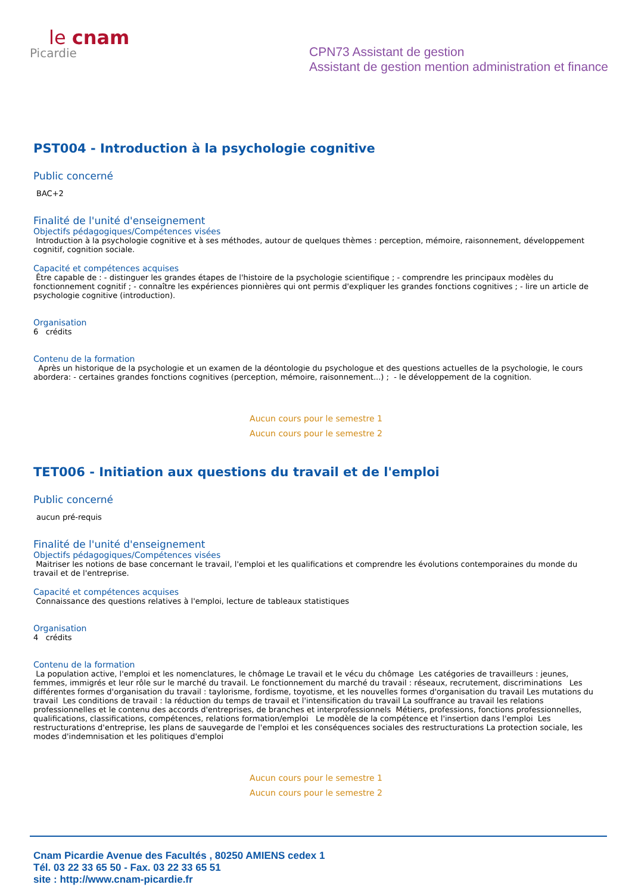le cnam
Picardie
CPN73 Assistant de gestion
Assistant de gestion mention administration et finance
PST004 - Introduction à la psychologie cognitive
Public concerné
BAC+2
Finalité de l'unité d'enseignement
Objectifs pédagogiques/Compétences visées
Introduction à la psychologie cognitive et à ses méthodes, autour de quelques thèmes : perception, mémoire, raisonnement, développement cognitif, cognition sociale.
Capacité et compétences acquises
Être capable de : - distinguer les grandes étapes de l'histoire de la psychologie scientifique ; - comprendre les principaux modèles du fonctionnement cognitif ; - connaître les expériences pionnières qui ont permis d'expliquer les grandes fonctions cognitives ; - lire un article de psychologie cognitive (introduction).
Organisation
6 crédits
Contenu de la formation
Après un historique de la psychologie et un examen de la déontologie du psychologue et des questions actuelles de la psychologie, le cours abordera: - certaines grandes fonctions cognitives (perception, mémoire, raisonnement...) ; - le développement de la cognition.
Aucun cours pour le semestre 1
Aucun cours pour le semestre 2
TET006 - Initiation aux questions du travail et de l'emploi
Public concerné
aucun pré-requis
Finalité de l'unité d'enseignement
Objectifs pédagogiques/Compétences visées
Maitriser les notions de base concernant le travail, l'emploi et les qualifications et comprendre les évolutions contemporaines du monde du travail et de l'entreprise.
Capacité et compétences acquises
Connaissance des questions relatives à l'emploi, lecture de tableaux statistiques
Organisation
4 crédits
Contenu de la formation
La population active, l'emploi et les nomenclatures, le chômage Le travail et le vécu du chômage Les catégories de travailleurs : jeunes, femmes, immigrés et leur rôle sur le marché du travail. Le fonctionnement du marché du travail : réseaux, recrutement, discriminations Les différentes formes d'organisation du travail : taylorisme, fordisme, toyotisme, et les nouvelles formes d'organisation du travail Les mutations du travail Les conditions de travail : la réduction du temps de travail et l'intensification du travail La souffrance au travail les relations professionnelles et le contenu des accords d'entreprises, de branches et interprofessionnels Métiers, professions, fonctions professionnelles, qualifications, classifications, compétences, relations formation/emploi Le modèle de la compétence et l'insertion dans l'emploi Les restructurations d'entreprise, les plans de sauvegarde de l'emploi et les conséquences sociales des restructurations La protection sociale, les modes d'indemnisation et les politiques d'emploi
Aucun cours pour le semestre 1
Aucun cours pour le semestre 2
Cnam Picardie Avenue des Facultés , 80250 AMIENS cedex 1
Tél. 03 22 33 65 50 - Fax. 03 22 33 65 51
site : http://www.cnam-picardie.fr